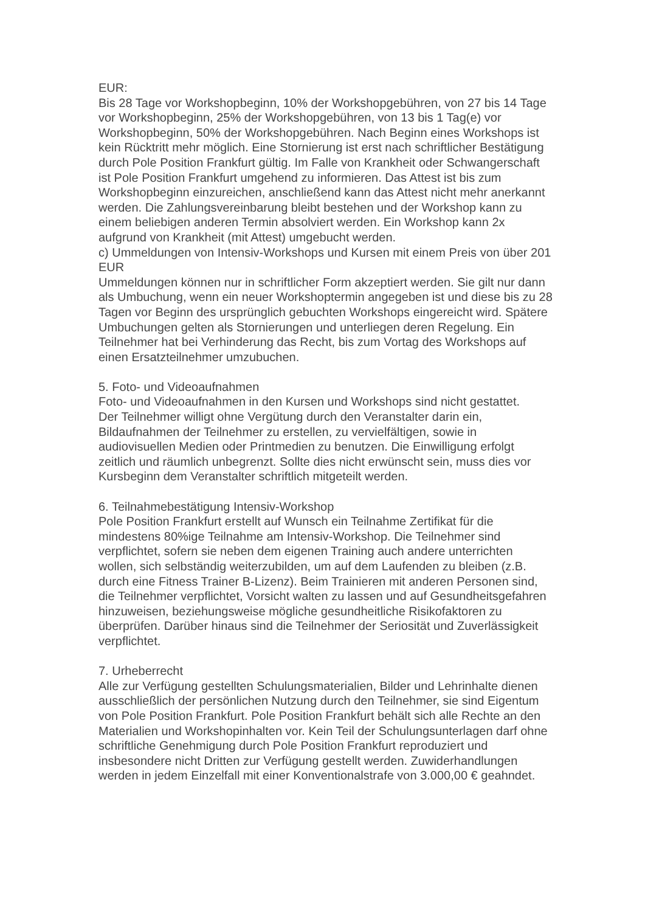EUR:
Bis 28 Tage vor Workshopbeginn, 10% der Workshopgebühren, von 27 bis 14 Tage vor Workshopbeginn, 25% der Workshopgebühren, von 13 bis 1 Tag(e) vor Workshopbeginn, 50% der Workshopgebühren. Nach Beginn eines Workshops ist kein Rücktritt mehr möglich. Eine Stornierung ist erst nach schriftlicher Bestätigung durch Pole Position Frankfurt gültig. Im Falle von Krankheit oder Schwangerschaft ist Pole Position Frankfurt umgehend zu informieren. Das Attest ist bis zum Workshopbeginn einzureichen, anschließend kann das Attest nicht mehr anerkannt werden. Die Zahlungsvereinbarung bleibt bestehen und der Workshop kann zu einem beliebigen anderen Termin absolviert werden. Ein Workshop kann 2x aufgrund von Krankheit (mit Attest) umgebucht werden.
c) Ummeldungen von Intensiv-Workshops und Kursen mit einem Preis von über 201 EUR
Ummeldungen können nur in schriftlicher Form akzeptiert werden. Sie gilt nur dann als Umbuchung, wenn ein neuer Workshoptermin angegeben ist und diese bis zu 28 Tagen vor Beginn des ursprünglich gebuchten Workshops eingereicht wird. Spätere Umbuchungen gelten als Stornierungen und unterliegen deren Regelung. Ein Teilnehmer hat bei Verhinderung das Recht, bis zum Vortag des Workshops auf einen Ersatzteilnehmer umzubuchen.
5. Foto- und Videoaufnahmen
Foto- und Videoaufnahmen in den Kursen und Workshops sind nicht gestattet.
Der Teilnehmer willigt ohne Vergütung durch den Veranstalter darin ein, Bildaufnahmen der Teilnehmer zu erstellen, zu vervielfältigen, sowie in audiovisuellen Medien oder Printmedien zu benutzen. Die Einwilligung erfolgt zeitlich und räumlich unbegrenzt. Sollte dies nicht erwünscht sein, muss dies vor Kursbeginn dem Veranstalter schriftlich mitgeteilt werden.
6. Teilnahmebestätigung Intensiv-Workshop
Pole Position Frankfurt erstellt auf Wunsch ein Teilnahme Zertifikat für die mindestens 80%ige Teilnahme am Intensiv-Workshop. Die Teilnehmer sind verpflichtet, sofern sie neben dem eigenen Training auch andere unterrichten wollen, sich selbständig weiterzubilden, um auf dem Laufenden zu bleiben (z.B. durch eine Fitness Trainer B-Lizenz). Beim Trainieren mit anderen Personen sind, die Teilnehmer verpflichtet, Vorsicht walten zu lassen und auf Gesundheitsgefahren hinzuweisen, beziehungsweise mögliche gesundheitliche Risikofaktoren zu überprüfen. Darüber hinaus sind die Teilnehmer der Seriosität und Zuverlässigkeit verpflichtet.
7. Urheberrecht
Alle zur Verfügung gestellten Schulungsmaterialien, Bilder und Lehrinhalte dienen ausschließlich der persönlichen Nutzung durch den Teilnehmer, sie sind Eigentum von Pole Position Frankfurt. Pole Position Frankfurt behält sich alle Rechte an den Materialien und Workshopinhalten vor. Kein Teil der Schulungsunterlagen darf ohne schriftliche Genehmigung durch Pole Position Frankfurt reproduziert und insbesondere nicht Dritten zur Verfügung gestellt werden. Zuwiderhandlungen werden in jedem Einzelfall mit einer Konventionalstrafe von 3.000,00 € geahndet.